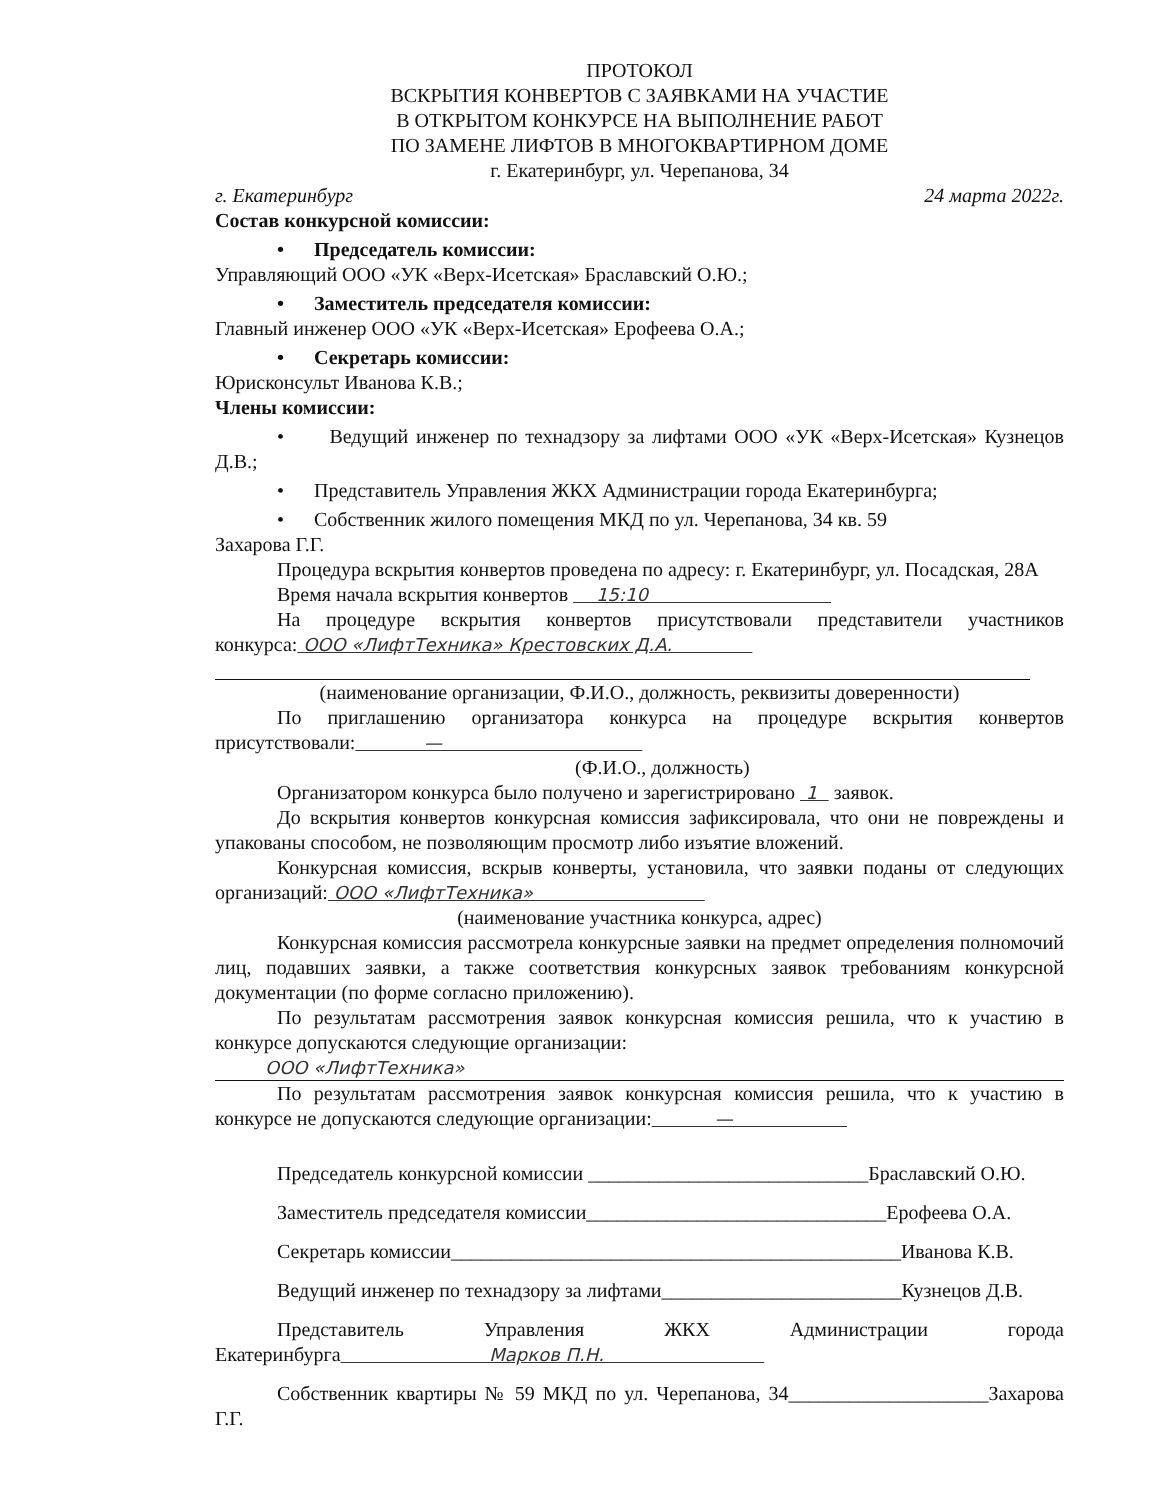ПРОТОКОЛ
ВСКРЫТИЯ КОНВЕРТОВ С ЗАЯВКАМИ НА УЧАСТИЕ
В ОТКРЫТОМ КОНКУРСЕ НА ВЫПОЛНЕНИЕ РАБОТ
ПО ЗАМЕНЕ ЛИФТОВ В МНОГОКВАРТИРНОМ ДОМЕ
г. Екатеринбург, ул. Черепанова, 34
г. Екатеринбург 24 марта 2022г.
Состав конкурсной комиссии:
• Председатель комиссии:
Управляющий ООО «УК «Верх-Исетская» Браславский О.Ю.;
• Заместитель председателя комиссии:
Главный инженер ООО «УК «Верх-Исетская» Ерофеева О.А.;
• Секретарь комиссии:
Юрисконсульт Иванова К.В.;
Члены комиссии:
• Ведущий инженер по технадзору за лифтами ООО «УК «Верх-Исетская» Кузнецов Д.В.;
• Представитель Управления ЖКХ Администрации города Екатеринбурга;
• Собственник жилого помещения МКД по ул. Черепанова, 34 кв. 59
Захарова Г.Г.
Процедура вскрытия конвертов проведена по адресу: г. Екатеринбург, ул. Посадская, 28А
Время начала вскрытия конвертов 15:10
На процедуре вскрытия конвертов присутствовали представители участников конкурса: ООО «ЛифтТехника» Крестовских Д.А.
(наименование организации, Ф.И.О., должность, реквизиты доверенности)
По приглашению организатора конкурса на процедуре вскрытия конвертов присутствовали: —
(Ф.И.О., должность)
Организатором конкурса было получено и зарегистрировано 1 заявок.
До вскрытия конвертов конкурсная комиссия зафиксировала, что они не повреждены и упакованы способом, не позволяющим просмотр либо изъятие вложений.
Конкурсная комиссия, вскрыв конверты, установила, что заявки поданы от следующих организаций: ООО «ЛифтТехника»
(наименование участника конкурса, адрес)
Конкурсная комиссия рассмотрела конкурсные заявки на предмет определения полномочий лиц, подавших заявки, а также соответствия конкурсных заявок требованиям конкурсной документации (по форме согласно приложению).
По результатам рассмотрения заявок конкурсная комиссия решила, что к участию в конкурсе допускаются следующие организации:
ООО «ЛифтТехника»
По результатам рассмотрения заявок конкурсная комиссия решила, что к участию в конкурсе не допускаются следующие организации: —
Председатель конкурсной комиссии ____________________________Браславский О.Ю.
Заместитель председателя комиссии______________________________Ерофеева О.А.
Секретарь комиссии_____________________________________________Иванова К.В.
Ведущий инженер по технадзору за лифтами________________________Кузнецов Д.В.
Представитель Управления ЖКХ Администрации города Екатеринбурга Марков П.Н.
Собственник квартиры № 59 МКД по ул. Черепанова, 34____________________Захарова Г.Г.